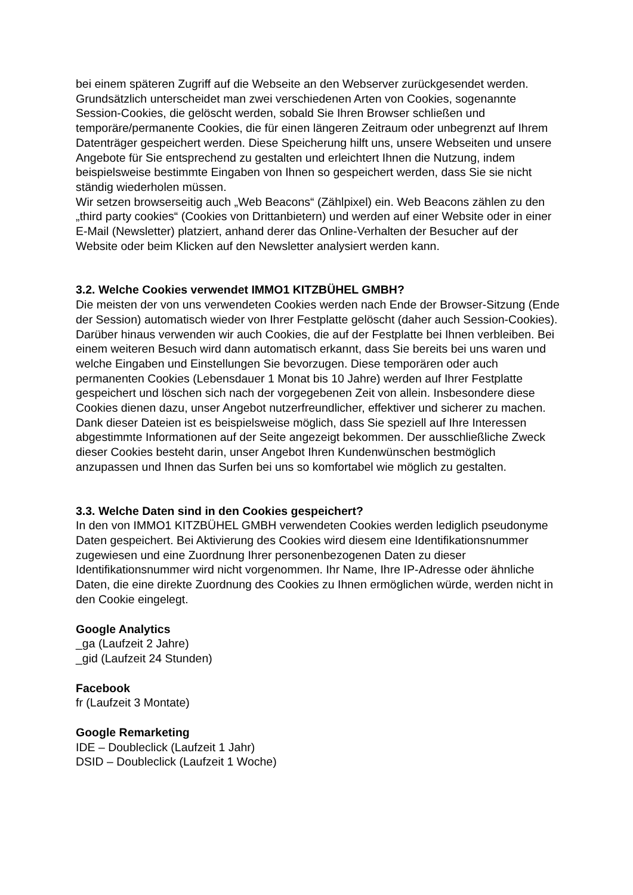bei einem späteren Zugriff auf die Webseite an den Webserver zurückgesendet werden.
Grundsätzlich unterscheidet man zwei verschiedenen Arten von Cookies, sogenannte Session-Cookies, die gelöscht werden, sobald Sie Ihren Browser schließen und temporäre/permanente Cookies, die für einen längeren Zeitraum oder unbegrenzt auf Ihrem Datenträger gespeichert werden. Diese Speicherung hilft uns, unsere Webseiten und unsere Angebote für Sie entsprechend zu gestalten und erleichtert Ihnen die Nutzung, indem beispielsweise bestimmte Eingaben von Ihnen so gespeichert werden, dass Sie sie nicht ständig wiederholen müssen.
Wir setzen browserseitig auch „Web Beacons“ (Zählpixel) ein. Web Beacons zählen zu den „third party cookies“ (Cookies von Drittanbietern) und werden auf einer Website oder in einer E-Mail (Newsletter) platziert, anhand derer das Online-Verhalten der Besucher auf der Website oder beim Klicken auf den Newsletter analysiert werden kann.
3.2. Welche Cookies verwendet IMMO1 KITZBÜHEL GMBH?
Die meisten der von uns verwendeten Cookies werden nach Ende der Browser-Sitzung (Ende der Session) automatisch wieder von Ihrer Festplatte gelöscht (daher auch Session-Cookies). Darüber hinaus verwenden wir auch Cookies, die auf der Festplatte bei Ihnen verbleiben. Bei einem weiteren Besuch wird dann automatisch erkannt, dass Sie bereits bei uns waren und welche Eingaben und Einstellungen Sie bevorzugen. Diese temporären oder auch permanenten Cookies (Lebensdauer 1 Monat bis 10 Jahre) werden auf Ihrer Festplatte gespeichert und löschen sich nach der vorgegebenen Zeit von allein. Insbesondere diese Cookies dienen dazu, unser Angebot nutzerfreundlicher, effektiver und sicherer zu machen. Dank dieser Dateien ist es beispielsweise möglich, dass Sie speziell auf Ihre Interessen abgestimmte Informationen auf der Seite angezeigt bekommen. Der ausschließliche Zweck dieser Cookies besteht darin, unser Angebot Ihren Kundenwünschen bestmöglich anzupassen und Ihnen das Surfen bei uns so komfortabel wie möglich zu gestalten.
3.3. Welche Daten sind in den Cookies gespeichert?
In den von IMMO1 KITZBÜHEL GMBH verwendeten Cookies werden lediglich pseudonyme Daten gespeichert. Bei Aktivierung des Cookies wird diesem eine Identifikationsnummer zugewiesen und eine Zuordnung Ihrer personenbezogenen Daten zu dieser Identifikationsnummer wird nicht vorgenommen. Ihr Name, Ihre IP-Adresse oder ähnliche Daten, die eine direkte Zuordnung des Cookies zu Ihnen ermöglichen würde, werden nicht in den Cookie eingelegt.
Google Analytics
_ga (Laufzeit 2 Jahre)
_gid (Laufzeit 24 Stunden)
Facebook
fr (Laufzeit 3 Montate)
Google Remarketing
IDE – Doubleclick (Laufzeit 1 Jahr)
DSID – Doubleclick (Laufzeit 1 Woche)